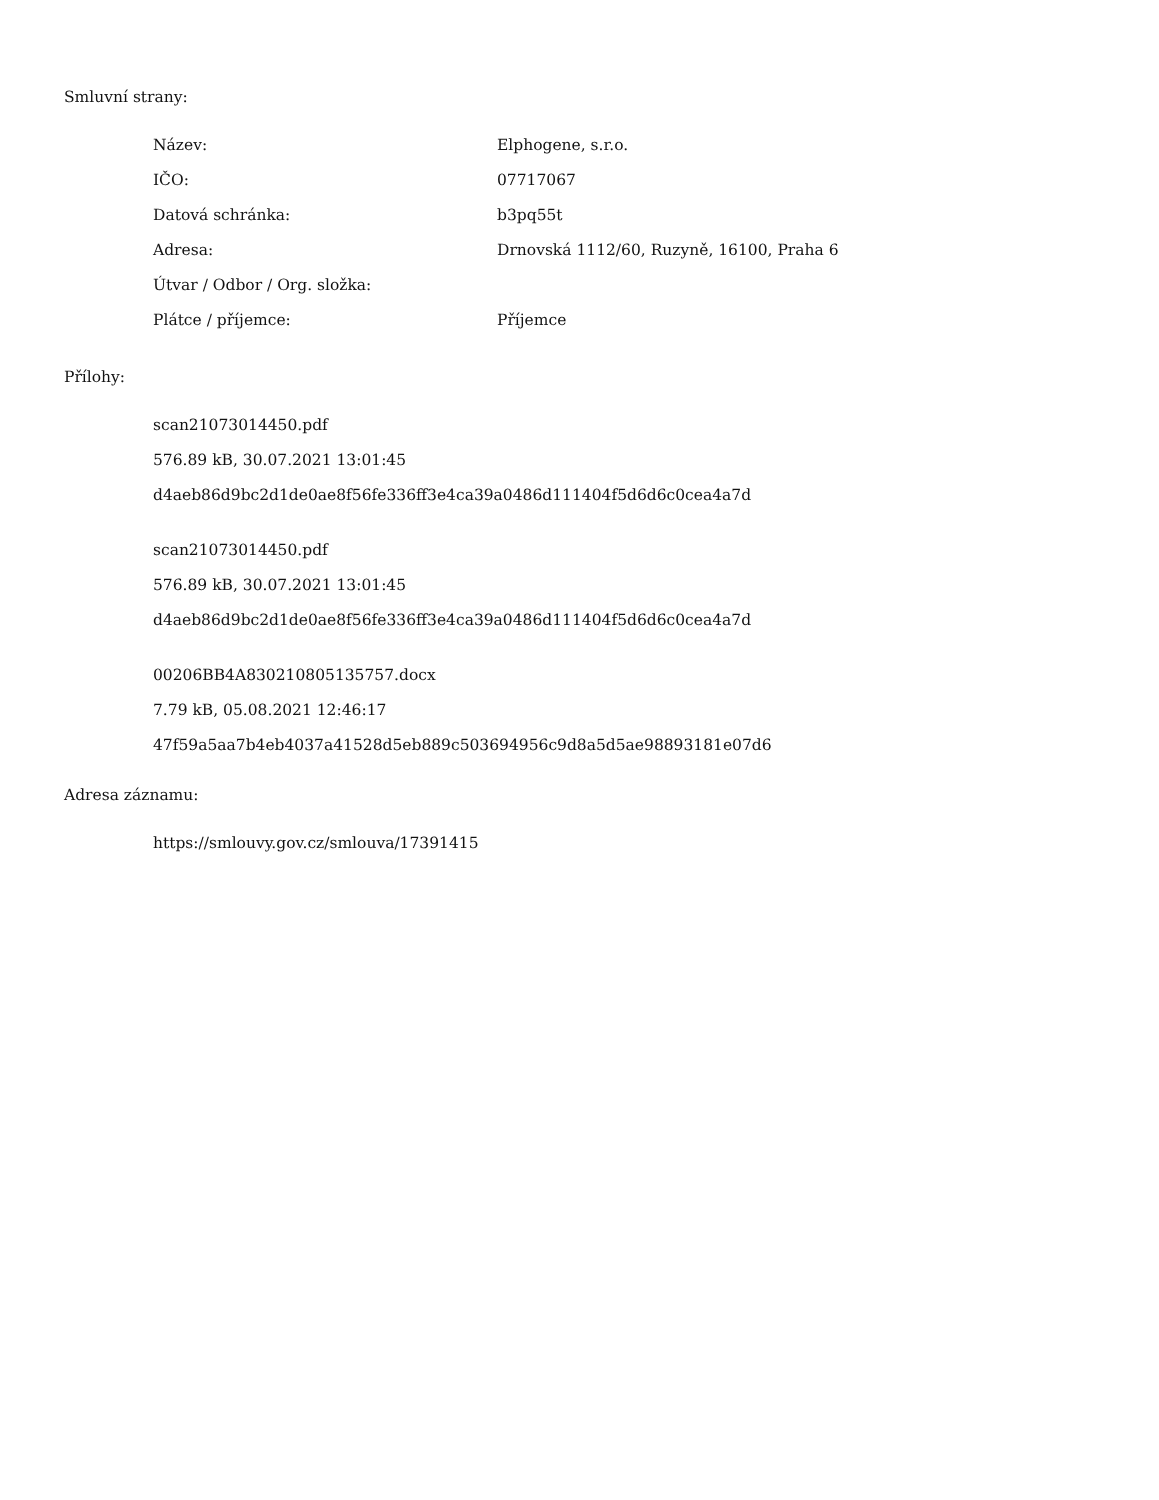Smluvní strany:
| Název: | Elphogene, s.r.o. |
| IČO: | 07717067 |
| Datová schránka: | b3pq55t |
| Adresa: | Drnovská 1112/60, Ruzyně, 16100, Praha 6 |
| Útvar / Odbor / Org. složka: | |
| Plátce / příjemce: | Příjemce |
Přílohy:
scan21073014450.pdf
576.89 kB, 30.07.2021 13:01:45
d4aeb86d9bc2d1de0ae8f56fe336ff3e4ca39a0486d111404f5d6d6c0cea4a7d
scan21073014450.pdf
576.89 kB, 30.07.2021 13:01:45
d4aeb86d9bc2d1de0ae8f56fe336ff3e4ca39a0486d111404f5d6d6c0cea4a7d
00206BB4A830210805135757.docx
7.79 kB, 05.08.2021 12:46:17
47f59a5aa7b4eb4037a41528d5eb889c503694956c9d8a5d5ae98893181e07d6
Adresa záznamu:
https://smlouvy.gov.cz/smlouva/17391415